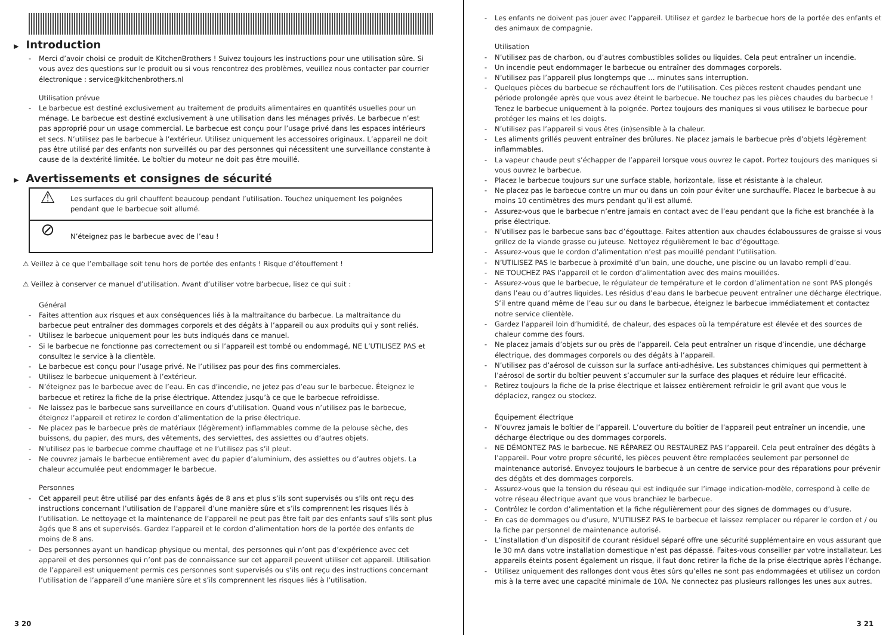▶ Introduction
Merci d’avoir choisi ce produit de KitchenBrothers ! Suivez toujours les instructions pour une utilisation sûre. Si vous avez des questions sur le produit ou si vous rencontrez des problèmes, veuillez nous contacter par courrier électronique : service@kitchenbrothers.nl
Utilisation prévue
Le barbecue est destiné exclusivement au traitement de produits alimentaires en quantités usuelles pour un ménage. Le barbecue est destiné exclusivement à une utilisation dans les ménages privés. Le barbecue n’est pas approprié pour un usage commercial. Le barbecue est conçu pour l’usage privé dans les espaces intérieurs et secs. N’utilisez pas le barbecue à l’extérieur. Utilisez uniquement les accessoires originaux. L’appareil ne doit pas être utilisé par des enfants non surveillés ou par des personnes qui nécessitent une surveillance constante à cause de la dextérité limitée. Le boîtier du moteur ne doit pas être mouillé.
▶ Avertissements et consignes de sécurité
⚠
Les surfaces du gril chauffent beaucoup pendant l’utilisation. Touchez uniquement les poignées pendant que le barbecue soit allumé.
⊘
N’éteignez pas le barbecue avec de l’eau !
⚠ Veillez à ce que l’emballage soit tenu hors de portée des enfants ! Risque d’étouffement !
⚠ Veillez à conserver ce manuel d’utilisation. Avant d’utiliser votre barbecue, lisez ce qui suit :
Général
Faites attention aux risques et aux conséquences liés à la maltraitance du barbecue. La maltraitance du barbecue peut entraîner des dommages corporels et des dégâts à l’appareil ou aux produits qui y sont reliés.
Utilisez le barbecue uniquement pour les buts indiqués dans ce manuel.
Si le barbecue ne fonctionne pas correctement ou si l’appareil est tombé ou endommagé, NE L’UTILISEZ PAS et consultez le service à la clientèle.
Le barbecue est conçu pour l’usage privé. Ne l’utilisez pas pour des fins commerciales.
Utilisez le barbecue uniquement à l’extérieur.
N’éteignez pas le barbecue avec de l’eau. En cas d’incendie, ne jetez pas d’eau sur le barbecue. Éteignez le barbecue et retirez la fiche de la prise électrique. Attendez jusqu’à ce que le barbecue refroidisse.
Ne laissez pas le barbecue sans surveillance en cours d’utilisation. Quand vous n’utilisez pas le barbecue, éteignez l’appareil et retirez le cordon d’alimentation de la prise électrique.
Ne placez pas le barbecue près de matériaux (légèrement) inflammables comme de la pelouse sèche, des buissons, du papier, des murs, des vêtements, des serviettes, des assiettes ou d’autres objets.
N’utilisez pas le barbecue comme chauffage et ne l’utilisez pas s’il pleut.
Ne couvrez jamais le barbecue entièrement avec du papier d’aluminium, des assiettes ou d’autres objets. La chaleur accumulée peut endommager le barbecue.
Personnes
Cet appareil peut être utilisé par des enfants âgés de 8 ans et plus s’ils sont supervisés ou s’ils ont reçu des instructions concernant l’utilisation de l’appareil d’une manière sûre et s’ils comprennent les risques liés à l’utilisation. Le nettoyage et la maintenance de l’appareil ne peut pas être fait par des enfants sauf s’ils sont plus âgés que 8 ans et supervisés. Gardez l’appareil et le cordon d’alimentation hors de la portée des enfants de moins de 8 ans.
Des personnes ayant un handicap physique ou mental, des personnes qui n’ont pas d’expérience avec cet appareil et des personnes qui n’ont pas de connaissance sur cet appareil peuvent utiliser cet appareil. Utilisation de l’appareil est uniquement permis ces personnes sont supervisés ou s’ils ont reçu des instructions concernant l’utilisation de l’appareil d’une manière sûre et s’ils comprennent les risques liés à l’utilisation.
3 20
Les enfants ne doivent pas jouer avec l’appareil. Utilisez et gardez le barbecue hors de la portée des enfants et des animaux de compagnie.
Utilisation
N’utilisez pas de charbon, ou d’autres combustibles solides ou liquides. Cela peut entraîner un incendie.
Un incendie peut endommager le barbecue ou entraîner des dommages corporels.
N’utilisez pas l’appareil plus longtemps que … minutes sans interruption.
Quelques pièces du barbecue se réchauffent lors de l’utilisation. Ces pièces restent chaudes pendant une période prolongée après que vous avez éteint le barbecue. Ne touchez pas les pièces chaudes du barbecue ! Tenez le barbecue uniquement à la poignée. Portez toujours des maniques si vous utilisez le barbecue pour protéger les mains et les doigts.
N’utilisez pas l’appareil si vous êtes (in)sensible à la chaleur.
Les aliments grillés peuvent entraîner des brûlures. Ne placez jamais le barbecue près d’objets légèrement inflammables.
La vapeur chaude peut s’échapper de l’appareil lorsque vous ouvrez le capot. Portez toujours des maniques si vous ouvrez le barbecue.
Placez le barbecue toujours sur une surface stable, horizontale, lisse et résistante à la chaleur.
Ne placez pas le barbecue contre un mur ou dans un coin pour éviter une surchauffe. Placez le barbecue à au moins 10 centimètres des murs pendant qu’il est allumé.
Assurez-vous que le barbecue n’entre jamais en contact avec de l’eau pendant que la fiche est branchée à la prise électrique.
N’utilisez pas le barbecue sans bac d’égouttage. Faites attention aux chaudes éclaboussures de graisse si vous grillez de la viande grasse ou juteuse. Nettoyez régulièrement le bac d’égouttage.
Assurez-vous que le cordon d’alimentation n’est pas mouillé pendant l’utilisation.
N’UTILISEZ PAS le barbecue à proximité d’un bain, une douche, une piscine ou un lavabo rempli d’eau.
NE TOUCHEZ PAS l’appareil et le cordon d’alimentation avec des mains mouillées.
Assurez-vous que le barbecue, le régulateur de température et le cordon d’alimentation ne sont PAS plongés dans l’eau ou d’autres liquides. Les résidus d’eau dans le barbecue peuvent entraîner une décharge électrique. S’il entre quand même de l’eau sur ou dans le barbecue, éteignez le barbecue immédiatement et contactez notre service clientèle.
Gardez l’appareil loin d’humidité, de chaleur, des espaces où la température est élevée et des sources de chaleur comme des fours.
Ne placez jamais d’objets sur ou près de l’appareil. Cela peut entraîner un risque d’incendie, une décharge électrique, des dommages corporels ou des dégâts à l’appareil.
N’utilisez pas d’aérosol de cuisson sur la surface anti-adhésive. Les substances chimiques qui permettent à l’aérosol de sortir du boîtier peuvent s’accumuler sur la surface des plaques et réduire leur efficacité.
Retirez toujours la fiche de la prise électrique et laissez entièrement refroidir le gril avant que vous le déplaciez, rangez ou stockez.
Équipement électrique
N’ouvrez jamais le boîtier de l’appareil. L’ouverture du boîtier de l’appareil peut entraîner un incendie, une décharge électrique ou des dommages corporels.
NE DÉMONTEZ PAS le barbecue. NE RÉPAREZ OU RESTAUREZ PAS l’appareil. Cela peut entraîner des dégâts à l’appareil. Pour votre propre sécurité, les pièces peuvent être remplacées seulement par personnel de maintenance autorisé. Envoyez toujours le barbecue à un centre de service pour des réparations pour prévenir des dégâts et des dommages corporels.
Assurez-vous que la tension du réseau qui est indiquée sur l’image indication-modèle, correspond à celle de votre réseau électrique avant que vous branchiez le barbecue.
Contrôlez le cordon d’alimentation et la fiche régulièrement pour des signes de dommages ou d’usure.
En cas de dommages ou d’usure, N’UTILISEZ PAS le barbecue et laissez remplacer ou réparer le cordon et / ou la fiche par personnel de maintenance autorisé.
L’installation d’un dispositif de courant résiduel séparé offre une sécurité supplémentaire en vous assurant que le 30 mA dans votre installation domestique n’est pas dépassé. Faites-vous conseiller par votre installateur. Les appareils éteints posent également un risque, il faut donc retirer la fiche de la prise électrique après l’échange.
Utilisez uniquement des rallonges dont vous êtes sûrs qu’elles ne sont pas endommagées et utilisez un cordon mis à la terre avec une capacité minimale de 10A. Ne connectez pas plusieurs rallonges les unes aux autres.
3 21